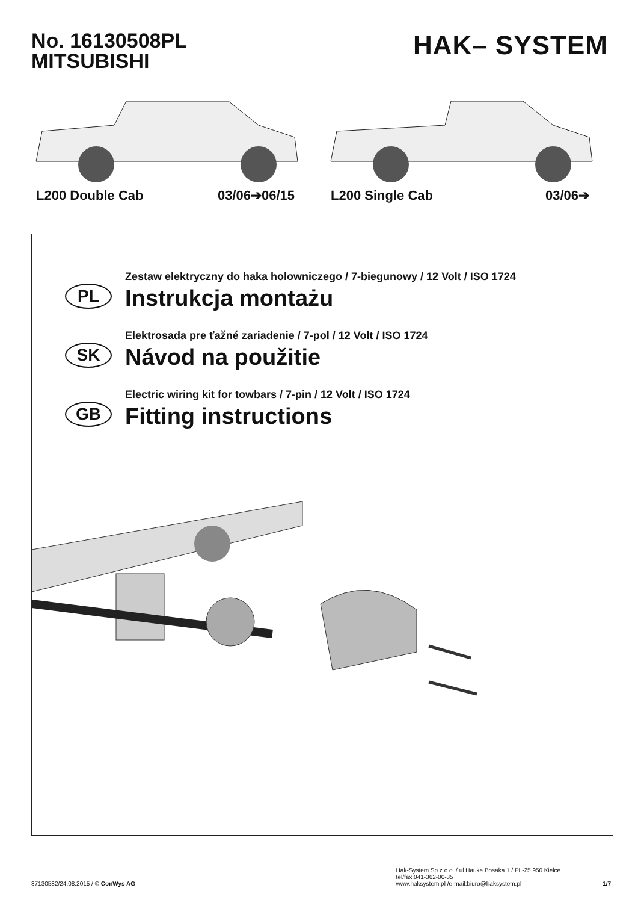No. 16130508PL
MITSUBISHI
HAK– SYSTEM
L200 Double Cab 03/06➔06/15 L200 Single Cab 03/06➔
PL
Zestaw elektryczny do haka holowniczego / 7-biegunowy / 12 Volt / ISO 1724
Instrukcja montażu
SK
Elektrosada pre ťažné zariadenie / 7-pol / 12 Volt / ISO 1724
Návod na použitie
GB
Electric wiring kit for towbars / 7-pin / 12 Volt / ISO 1724
Fitting instructions
87130582/24.08.2015 / © ConWys AG
Hak-System Sp.z o.o. / ul.Hauke Bosaka 1 / PL-25 950 Kielce
tel/fax:041-362-00-35
www.haksystem.pl /e-mail:biuro@haksystem.pl
1/7